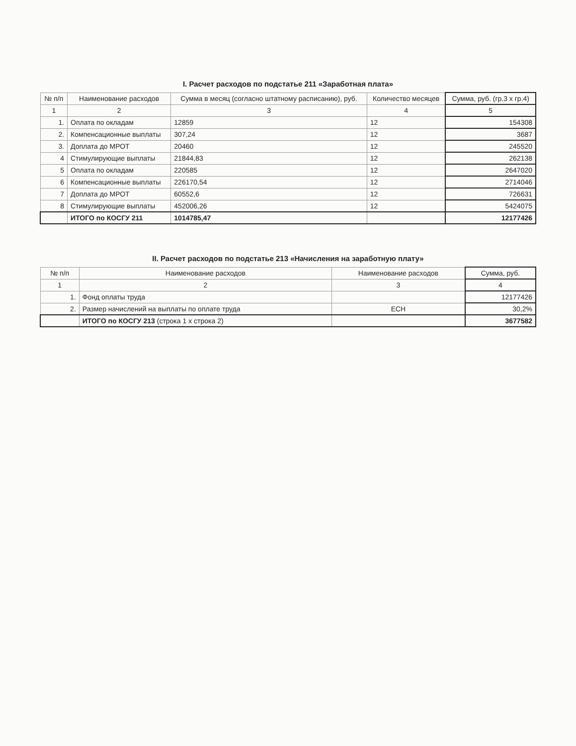I. Расчет расходов по подстатье 211 «Заработная плата»
| № п/п | Наименование расходов | Сумма в месяц (согласно штатному расписанию), руб. | Количество месяцев | Сумма, руб. (гр.3 х гр.4) |
| --- | --- | --- | --- | --- |
| 1 | 2 | 3 | 4 | 5 |
| 1. | Оплата по окладам | 12859 | 12 | 154308 |
| 2. | Компенсационные выплаты | 307,24 | 12 | 3687 |
| 3. | Доплата до МРОТ | 20460 | 12 | 245520 |
| 4 | Стимулирующие выплаты | 21844,83 | 12 | 262138 |
| 5 | Оплата по окладам | 220585 | 12 | 2647020 |
| 6 | Компенсационные выплаты | 226170,54 | 12 | 2714046 |
| 7 | Доплата до МРОТ | 60552,6 | 12 | 726631 |
| 8 | Стимулирующие выплаты | 452006,26 | 12 | 5424075 |
| | ИТОГО по КОСГУ 211 | 1014785,47 | | 12177426 |
II. Расчет расходов по подстатье 213 «Начисления на заработную плату»
| № п/п | Наименование расходов | Наименование расходов | Сумма, руб. |
| --- | --- | --- | --- |
| 1 | 2 | 3 | 4 |
| 1. | Фонд оплаты труда | | 12177426 |
| 2. | Размер начислений на выплаты по оплате труда | ЕСН | 30,2% |
| | ИТОГО по КОСГУ 213 (строка 1 х строка 2) | | 3677582 |